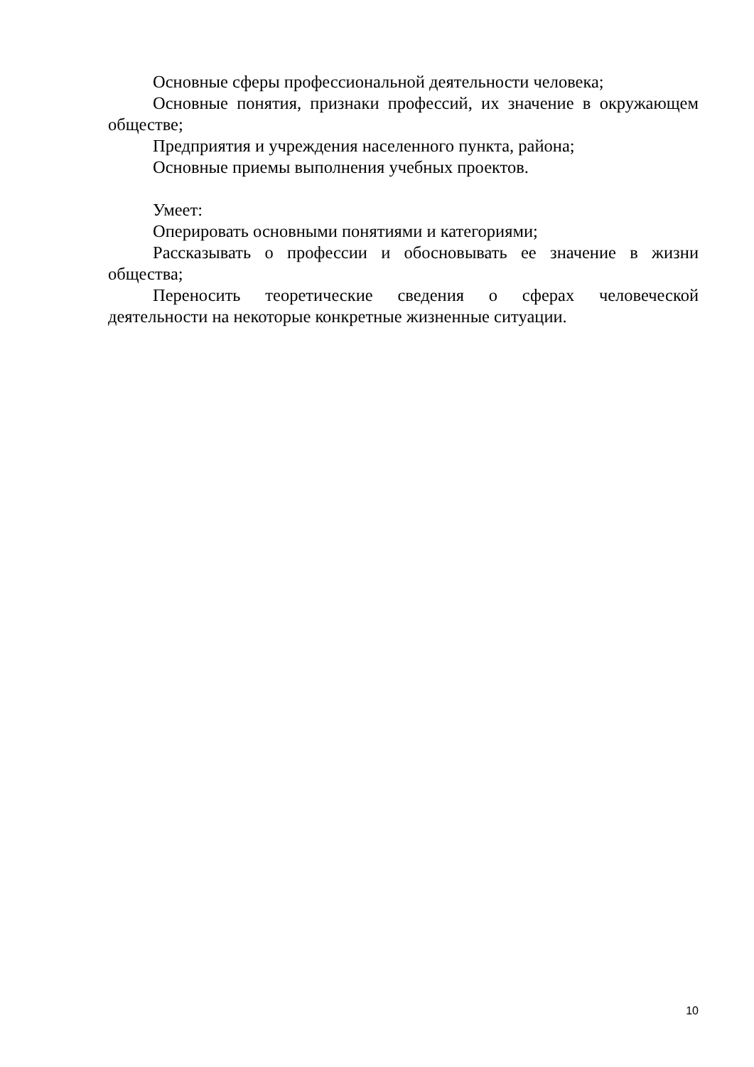Основные сферы профессиональной деятельности человека;
Основные понятия, признаки профессий, их значение в окружающем обществе;
Предприятия и учреждения населенного пункта, района;
Основные приемы выполнения учебных проектов.
Умеет:
Оперировать основными понятиями и категориями;
Рассказывать о профессии и обосновывать ее значение в жизни общества;
Переносить теоретические сведения о сферах человеческой деятельности на некоторые конкретные жизненные ситуации.
10